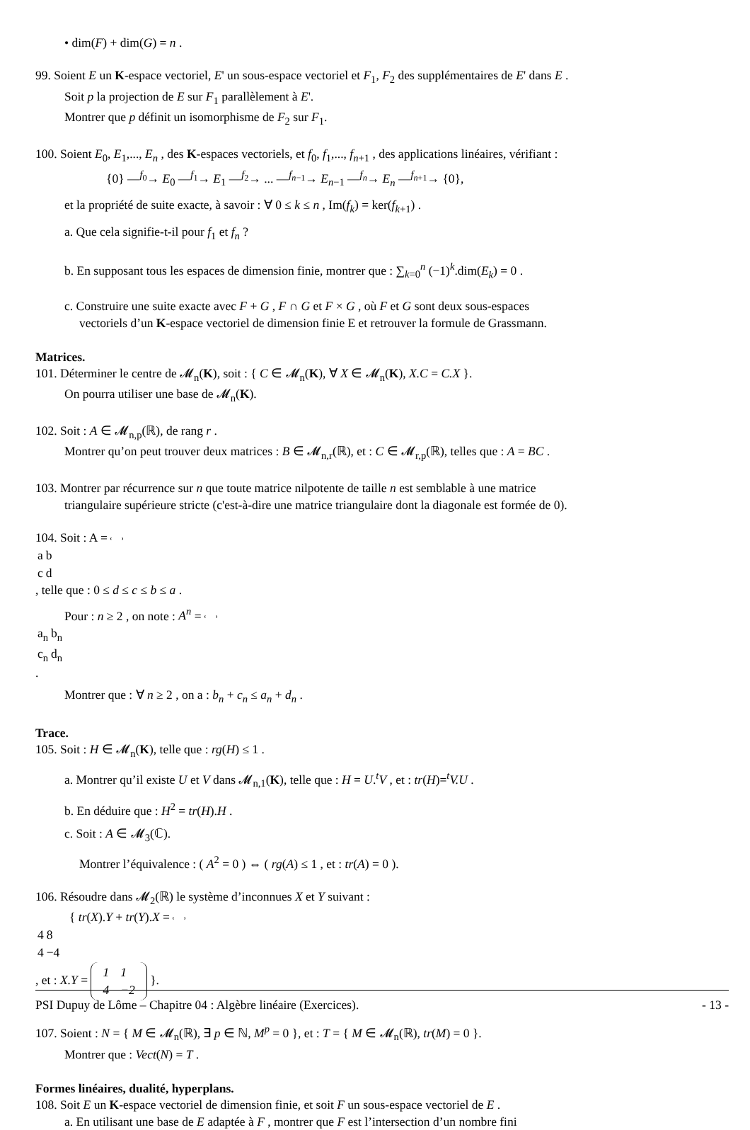• dim(F) + dim(G) = n .
99. Soient E un K-espace vectoriel, E' un sous-espace vectoriel et F<sub>1</sub>, F<sub>2</sub> des supplémentaires de E' dans E .
Soit p la projection de E sur F<sub>1</sub> parallèlement à E'.
Montrer que p définit un isomorphisme de F<sub>2</sub> sur F<sub>1</sub>.
100. Soient E<sub>0</sub>, E<sub>1</sub>,..., E<sub>n</sub> , des K-espaces vectoriels, et f<sub>0</sub>, f<sub>1</sub>,..., f<sub>n+1</sub> , des applications linéaires, vérifiant :
{0} —<sup>f<sub>0</sub></sup>→ E<sub>0</sub> —<sup>f<sub>1</sub></sup>→ E<sub>1</sub> —<sup>f<sub>2</sub></sup>→ ... —<sup>f<sub>n−1</sub></sup>→ E<sub>n−1</sub> —<sup>f<sub>n</sub></sup>→ E<sub>n</sub> —<sup>f<sub>n+1</sub></sup>→ {0},
et la propriété de suite exacte, à savoir : ∀ 0 ≤ k ≤ n , Im(f<sub>k</sub>) = ker(f<sub>k+1</sub>) .
a. Que cela signifie-t-il pour f<sub>1</sub> et f<sub>n</sub> ?
b. En supposant tous les espaces de dimension finie, montrer que : ∑<sub>k=0</sub><sup>n</sup> (−1)<sup>k</sup>.dim(E<sub>k</sub>) = 0 .
c. Construire une suite exacte avec F + G , F ∩ G et F × G , où F et G sont deux sous-espaces
vectoriels d’un K-espace vectoriel de dimension finie E et retrouver la formule de Grassmann.
Matrices.
101. Déterminer le centre de 𝓜<sub>n</sub>(K), soit : { C ∈ 𝓜<sub>n</sub>(K), ∀ X ∈ 𝓜<sub>n</sub>(K), X.C = C.X }.
On pourra utiliser une base de 𝓜<sub>n</sub>(K).
102. Soit : A ∈ 𝓜<sub>n,p</sub>(ℝ), de rang r .
Montrer qu’on peut trouver deux matrices : B ∈ 𝓜<sub>n,r</sub>(ℝ), et : C ∈ 𝓜<sub>r,p</sub>(ℝ), telles que : A = BC .
103. Montrer par récurrence sur n que toute matrice nilpotente de taille n est semblable à une matrice
triangulaire supérieure stricte (c'est-à-dire une matrice triangulaire dont la diagonale est formée de 0).
104. Soit : A =
| a | b |
| c | d |
, telle que : 0 ≤ d ≤ c ≤ b ≤ a .
Pour : n ≥ 2 , on note : A<sup>n</sup> =
| a<sub>n</sub> | b<sub>n</sub> |
| c<sub>n</sub> | d<sub>n</sub> |
.
Montrer que : ∀ n ≥ 2 , on a : b<sub>n</sub> + c<sub>n</sub> ≤ a<sub>n</sub> + d<sub>n</sub> .
Trace.
105. Soit : H ∈ 𝓜<sub>n</sub>(K), telle que : rg(H) ≤ 1 .
a. Montrer qu’il existe U et V dans 𝓜<sub>n,1</sub>(K), telle que : H = U.<sup>t</sup>V , et : tr(H)=<sup>t</sup>V.U .
b. En déduire que : H<sup>2</sup> = tr(H).H .
c. Soit : A ∈ 𝓜<sub>3</sub>(ℂ).
Montrer l’équivalence : ( A<sup>2</sup> = 0 ) ⇔ ( rg(A) ≤ 1 , et : tr(A) = 0 ).
106. Résoudre dans 𝓜<sub>2</sub>(ℝ) le système d’inconnues X et Y suivant :
{ tr(X).Y + tr(Y).X =
| 4 | 8 |
| 4 | −4 |
, et : X.Y =
| 1 | 1 |
| 4 | −2 |
}.
107. Soient : N = { M ∈ 𝓜<sub>n</sub>(ℝ), ∃ p ∈ ℕ, M<sup>p</sup> = 0 }, et : T = { M ∈ 𝓜<sub>n</sub>(ℝ), tr(M) = 0 }.
Montrer que : Vect(N) = T .
Formes linéaires, dualité, hyperplans.
108. Soit E un K-espace vectoriel de dimension finie, et soit F un sous-espace vectoriel de E .
a. En utilisant une base de E adaptée à F , montrer que F est l’intersection d’un nombre fini
PSI Dupuy de Lôme – Chapitre 04 : Algèbre linéaire (Exercices). - 13 -